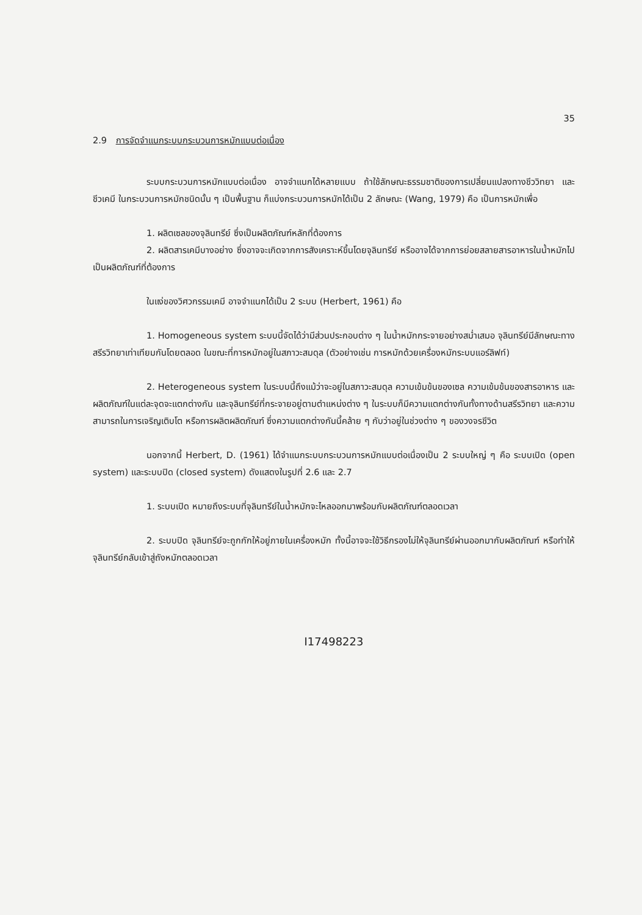35
2.9 การจัดจำแนกระบบกระบวนการหมักแบบต่อเนื่อง
ระบบกระบวนการหมักแบบต่อเนื่อง อาจจำแนกได้หลายแบบ ถ้าใช้ลักษณะธรรมชาติของการเปลี่ยนแปลงทางชีววิทยา และชีวเคมี ในกระบวนการหมักชนิดนั้น ๆ เป็นพื้นฐาน ก็แบ่งกระบวนการหมักได้เป็น 2 ลักษณะ (Wang, 1979) คือ เป็นการหมักเพื่อ
1. ผลิตเซลของจุลินทรีย์ ซึ่งเป็นผลิตภัณฑ์หลักที่ต้องการ
2. ผลิตสารเคมีบางอย่าง ซึ่งอาจจะเกิดจากการสังเคราะห์ขึ้นโดยจุลินทรีย์ หรืออาจได้จากการย่อยสลายสารอาหารในน้ำหมักไปเป็นผลิตภัณฑ์ที่ต้องการ
ในแง่ของวิศวกรรมเคมี อาจจำแนกได้เป็น 2 ระบบ (Herbert, 1961) คือ
1. Homogeneous system ระบบนี้จัดได้ว่ามีส่วนประกอบต่าง ๆ ในน้ำหมักกระจายอย่างสม่ำเสมอ จุลินทรีย์มีลักษณะทางสรีรวิทยาเท่าเทียมกันโดยตลอด ในขณะที่การหมักอยู่ในสภาวะสมดุล (ตัวอย่างเช่น การหมักด้วยเครื่องหมักระบบแอร์ลิฟท์)
2. Heterogeneous system ในระบบนี้ถึงแม้ว่าจะอยู่ในสภาวะสมดุล ความเข้มข้นของเซล ความเข้มข้นของสารอาหาร และผลิตภัณฑ์ในแต่ละจุดจะแตกต่างกัน และจุลินทรีย์ที่กระจายอยู่ตามตำแหน่งต่าง ๆ ในระบบก็มีความแตกต่างกันทั้งทางด้านสรีรวิทยา และความสามารถในการเจริญเติบโต หรือการผลิตผลิตภัณฑ์ ซึ่งความแตกต่างกันนี้คล้าย ๆ กับว่าอยู่ในช่วงต่าง ๆ ของวงจรชีวิต
นอกจากนี้ Herbert, D. (1961) ได้จำแนกระบบกระบวนการหมักแบบต่อเนื่องเป็น 2 ระบบใหญ่ ๆ คือ ระบบเปิด (open system) และระบบปิด (closed system) ดังแสดงในรูปที่ 2.6 และ 2.7
1. ระบบเปิด หมายถึงระบบที่จุลินทรีย์ในน้ำหมักจะไหลออกมาพร้อมกับผลิตภัณฑ์ตลอดเวลา
2. ระบบปิด จุลินทรีย์จะถูกกักให้อยู่ภายในเครื่องหมัก ทั้งนี้อาจจะใช้วิธีกรองไม่ให้จุลินทรีย์ผ่านออกมากับผลิตภัณฑ์ หรือทำให้จุลินทรีย์กลับเข้าสู่ถังหมักตลอดเวลา
I17498223